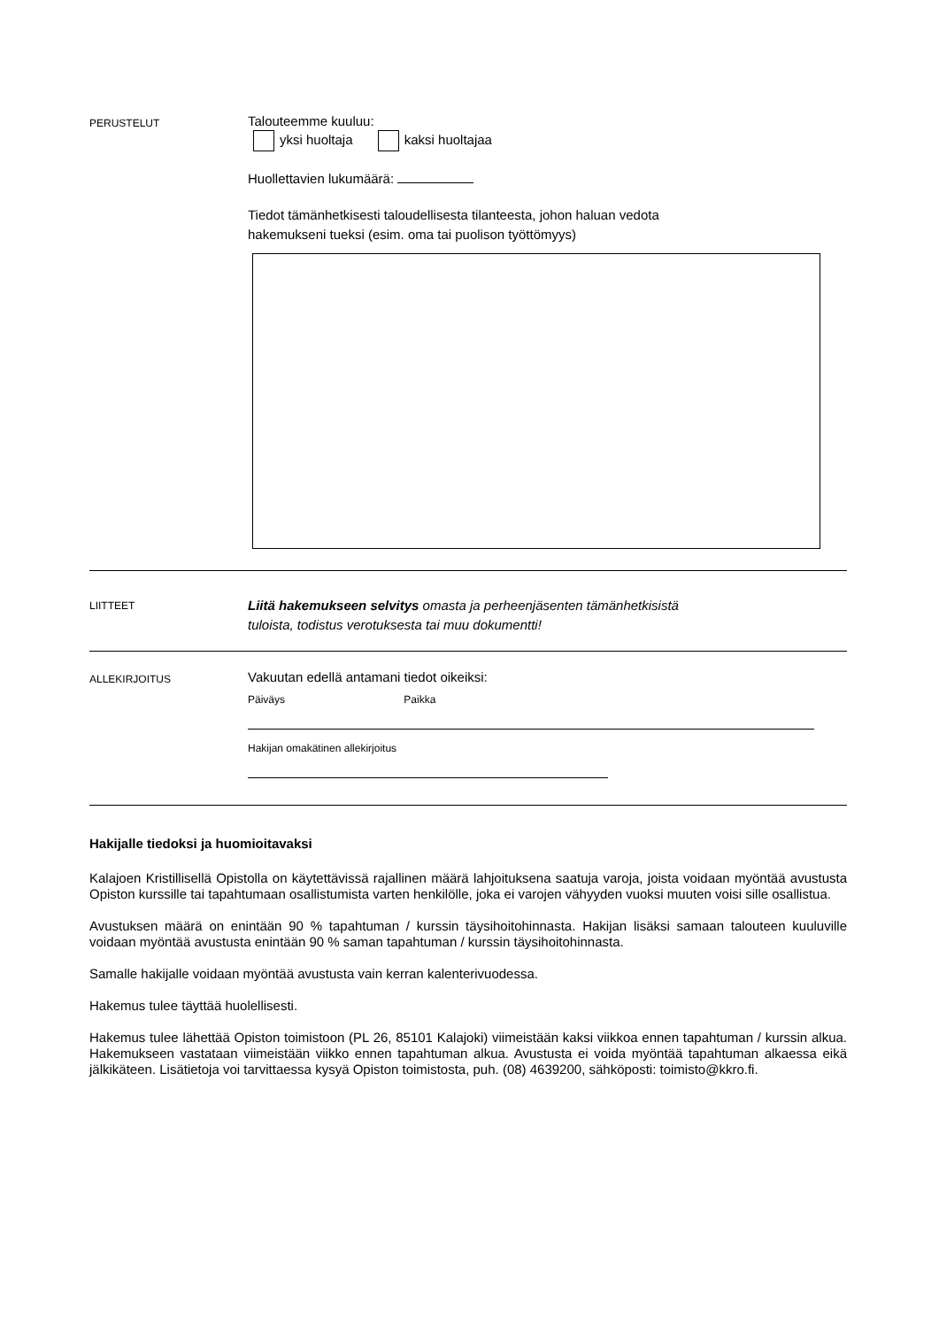PERUSTELUT
Talouteemme kuuluu:
yksi huoltaja kaksi huoltajaa
Huollettavien lukumäärä:
Tiedot tämänhetkisesti taloudellisesta tilanteesta, johon haluan vedota
hakemukseni tueksi (esim. oma tai puolison työttömyys)
LIITTEET
Liitä hakemukseen selvitys omasta ja perheenjäsenten tämänhetkisistä
tuloista, todistus verotuksesta tai muu dokumentti!
ALLEKIRJOITUS
Vakuutan edellä antamani tiedot oikeiksi:
Päiväys Paikka
Hakijan omakätinen allekirjoitus
Hakijalle tiedoksi ja huomioitavaksi
Kalajoen Kristillisellä Opistolla on käytettävissä rajallinen määrä lahjoituksena saatuja varoja, joista voidaan myöntää avustusta Opiston kurssille tai tapahtumaan osallistumista varten henkilölle, joka ei varojen vähyyden vuoksi muuten voisi sille osallistua.
Avustuksen määrä on enintään 90 % tapahtuman / kurssin täysihoitohinnasta. Hakijan lisäksi samaan talouteen kuuluville voidaan myöntää avustusta enintään 90 % saman tapahtuman / kurssin täysihoitohinnasta.
Samalle hakijalle voidaan myöntää avustusta vain kerran kalenterivuodessa.
Hakemus tulee täyttää huolellisesti.
Hakemus tulee lähettää Opiston toimistoon (PL 26, 85101 Kalajoki) viimeistään kaksi viikkoa ennen tapahtuman / kurssin alkua. Hakemukseen vastataan viimeistään viikko ennen tapahtuman alkua. Avustusta ei voida myöntää tapahtuman alkaessa eikä jälkikäteen. Lisätietoja voi tarvittaessa kysyä Opiston toimistosta, puh. (08) 4639200, sähköposti: toimisto@kkro.fi.